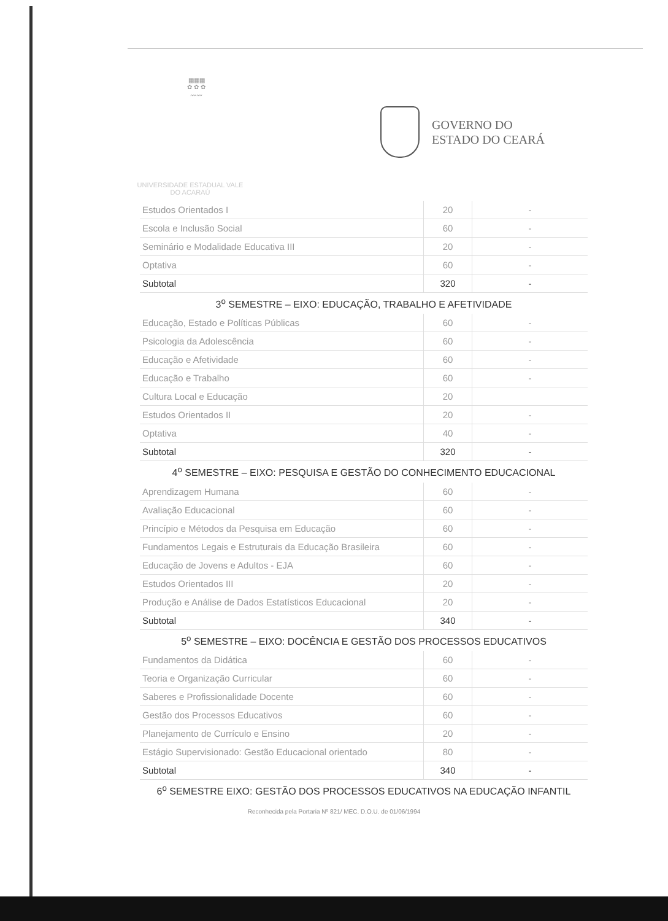▦▦▦
✿ ✿ ✿
〰〰
GOVERNO DO
ESTADO DO CEARÁ
UNIVERSIDADE ESTADUAL VALE DO ACARAÚ
| Estudos Orientados I | 20 | - |
| Escola e Inclusão Social | 60 | - |
| Seminário e Modalidade Educativa III | 20 | - |
| Optativa | 60 | - |
| Subtotal | 320 | - |
| 3<sup>o</sup> SEMESTRE – EIXO: EDUCAÇÃO, TRABALHO E AFETIVIDADE | | |
| Educação, Estado e Políticas Públicas | 60 | - |
| Psicologia da Adolescência | 60 | - |
| Educação e Afetividade | 60 | - |
| Educação e Trabalho | 60 | - |
| Cultura Local e Educação | 20 | |
| Estudos Orientados II | 20 | - |
| Optativa | 40 | - |
| Subtotal | 320 | - |
| 4<sup>o</sup> SEMESTRE – EIXO: PESQUISA E GESTÃO DO CONHECIMENTO EDUCACIONAL | | |
| Aprendizagem Humana | 60 | - |
| Avaliação Educacional | 60 | - |
| Princípio e Métodos da Pesquisa em Educação | 60 | - |
| Fundamentos Legais e Estruturais da Educação Brasileira | 60 | - |
| Educação de Jovens e Adultos - EJA | 60 | - |
| Estudos Orientados III | 20 | - |
| Produção e Análise de Dados Estatísticos Educacional | 20 | - |
| Subtotal | 340 | - |
| 5<sup>o</sup> SEMESTRE – EIXO: DOCÊNCIA E GESTÃO DOS PROCESSOS EDUCATIVOS | | |
| Fundamentos da Didática | 60 | - |
| Teoria e Organização Curricular | 60 | - |
| Saberes e Profissionalidade Docente | 60 | - |
| Gestão dos Processos Educativos | 60 | - |
| Planejamento de Currículo e Ensino | 20 | - |
| Estágio Supervisionado: Gestão Educacional orientado | 80 | - |
| Subtotal | 340 | - |
| 6<sup>o</sup> SEMESTRE EIXO: GESTÃO DOS PROCESSOS EDUCATIVOS NA EDUCAÇÃO INFANTIL | | |
Reconhecida pela Portaria Nº 821/ MEC. D.O.U. de 01/06/1994